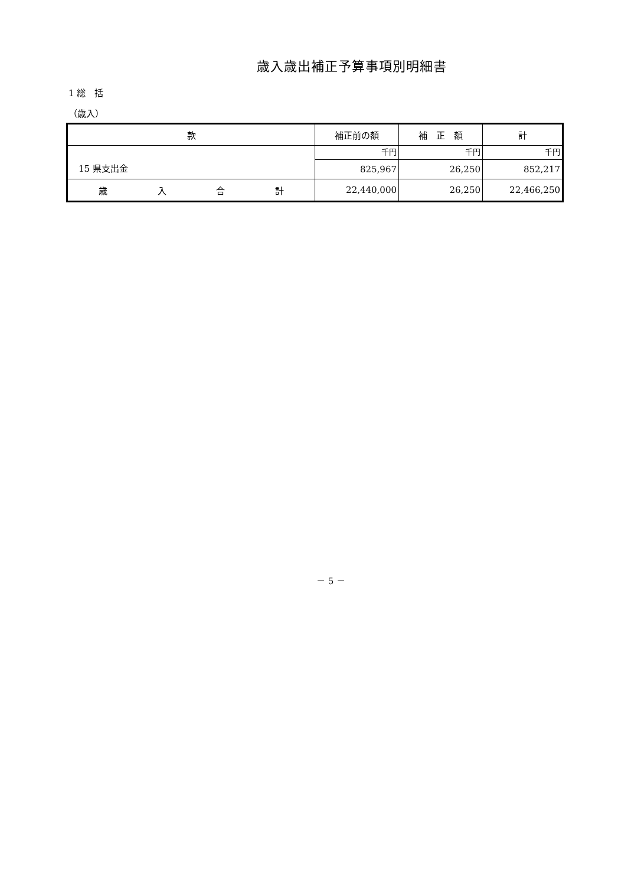歳入歳出補正予算事項別明細書
1 総　括
（歳入）
| 款 | 補正前の額 | 補 正 額 | 計 |
| --- | --- | --- | --- |
| 15 県支出金 | 千円 | 千円 | 千円 |
| | 825,967 | 26,250 | 852,217 |
| 歳 入 合 計 | 22,440,000 | 26,250 | 22,466,250 |
－ 5 －